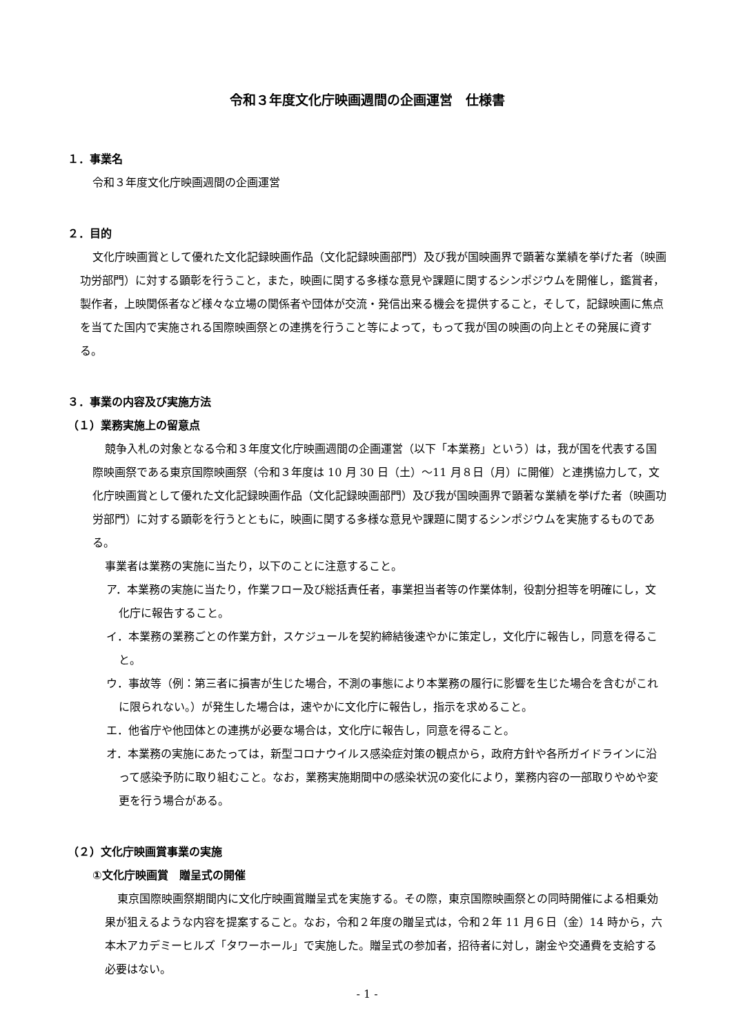令和３年度文化庁映画週間の企画運営　仕様書
１．事業名
令和３年度文化庁映画週間の企画運営
２．目的
文化庁映画賞として優れた文化記録映画作品（文化記録映画部門）及び我が国映画界で顕著な業績を挙げた者（映画功労部門）に対する顕彰を行うこと，また，映画に関する多様な意見や課題に関するシンポジウムを開催し，鑑賞者，製作者，上映関係者など様々な立場の関係者や団体が交流・発信出来る機会を提供すること，そして，記録映画に焦点を当てた国内で実施される国際映画祭との連携を行うこと等によって，もって我が国の映画の向上とその発展に資する。
３．事業の内容及び実施方法
（１）業務実施上の留意点
競争入札の対象となる令和３年度文化庁映画週間の企画運営（以下「本業務」という）は，我が国を代表する国際映画祭である東京国際映画祭（令和３年度は 10 月 30 日（土）～11 月８日（月）に開催）と連携協力して，文化庁映画賞として優れた文化記録映画作品（文化記録映画部門）及び我が国映画界で顕著な業績を挙げた者（映画功労部門）に対する顕彰を行うとともに，映画に関する多様な意見や課題に関するシンポジウムを実施するものである。
事業者は業務の実施に当たり，以下のことに注意すること。
ア．本業務の実施に当たり，作業フロー及び総括責任者，事業担当者等の作業体制，役割分担等を明確にし，文化庁に報告すること。
イ．本業務の業務ごとの作業方針，スケジュールを契約締結後速やかに策定し，文化庁に報告し，同意を得ること。
ウ．事故等（例：第三者に損害が生じた場合，不測の事態により本業務の履行に影響を生じた場合を含むがこれに限られない。）が発生した場合は，速やかに文化庁に報告し，指示を求めること。
エ．他省庁や他団体との連携が必要な場合は，文化庁に報告し，同意を得ること。
オ．本業務の実施にあたっては，新型コロナウイルス感染症対策の観点から，政府方針や各所ガイドラインに沿って感染予防に取り組むこと。なお，業務実施期間中の感染状況の変化により，業務内容の一部取りやめや変更を行う場合がある。
（２）文化庁映画賞事業の実施
①文化庁映画賞　贈呈式の開催
東京国際映画祭期間内に文化庁映画賞贈呈式を実施する。その際，東京国際映画祭との同時開催による相乗効果が狙えるような内容を提案すること。なお，令和２年度の贈呈式は，令和２年 11 月６日（金）14 時から，六本木アカデミーヒルズ「タワーホール」で実施した。贈呈式の参加者，招待者に対し，謝金や交通費を支給する必要はない。
- 1 -